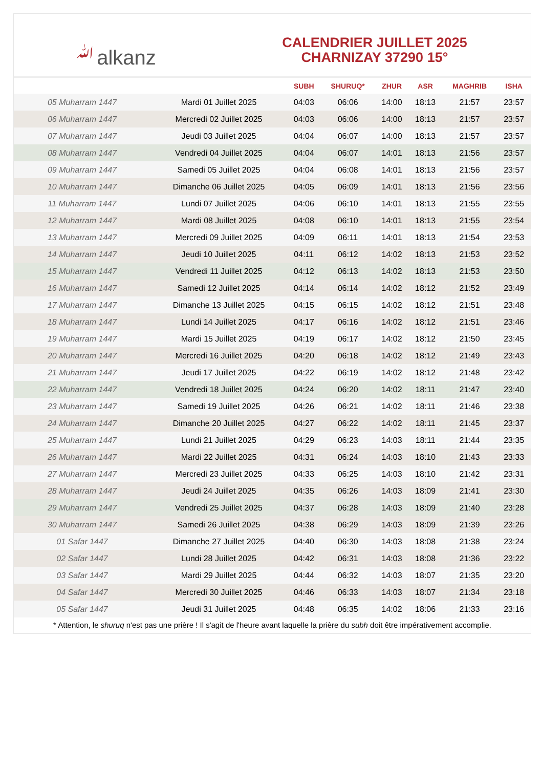ﷲalkanz
CALENDRIER JUILLET 2025
CHARNIZAY 37290 15°
| | | SUBH | SHURUQ* | ZHUR | ASR | MAGHRIB | ISHA |
| --- | --- | --- | --- | --- | --- | --- | --- |
| 05 Muharram 1447 | Mardi 01 Juillet 2025 | 04:03 | 06:06 | 14:00 | 18:13 | 21:57 | 23:57 |
| 06 Muharram 1447 | Mercredi 02 Juillet 2025 | 04:03 | 06:06 | 14:00 | 18:13 | 21:57 | 23:57 |
| 07 Muharram 1447 | Jeudi 03 Juillet 2025 | 04:04 | 06:07 | 14:00 | 18:13 | 21:57 | 23:57 |
| 08 Muharram 1447 | Vendredi 04 Juillet 2025 | 04:04 | 06:07 | 14:01 | 18:13 | 21:56 | 23:57 |
| 09 Muharram 1447 | Samedi 05 Juillet 2025 | 04:04 | 06:08 | 14:01 | 18:13 | 21:56 | 23:57 |
| 10 Muharram 1447 | Dimanche 06 Juillet 2025 | 04:05 | 06:09 | 14:01 | 18:13 | 21:56 | 23:56 |
| 11 Muharram 1447 | Lundi 07 Juillet 2025 | 04:06 | 06:10 | 14:01 | 18:13 | 21:55 | 23:55 |
| 12 Muharram 1447 | Mardi 08 Juillet 2025 | 04:08 | 06:10 | 14:01 | 18:13 | 21:55 | 23:54 |
| 13 Muharram 1447 | Mercredi 09 Juillet 2025 | 04:09 | 06:11 | 14:01 | 18:13 | 21:54 | 23:53 |
| 14 Muharram 1447 | Jeudi 10 Juillet 2025 | 04:11 | 06:12 | 14:02 | 18:13 | 21:53 | 23:52 |
| 15 Muharram 1447 | Vendredi 11 Juillet 2025 | 04:12 | 06:13 | 14:02 | 18:13 | 21:53 | 23:50 |
| 16 Muharram 1447 | Samedi 12 Juillet 2025 | 04:14 | 06:14 | 14:02 | 18:12 | 21:52 | 23:49 |
| 17 Muharram 1447 | Dimanche 13 Juillet 2025 | 04:15 | 06:15 | 14:02 | 18:12 | 21:51 | 23:48 |
| 18 Muharram 1447 | Lundi 14 Juillet 2025 | 04:17 | 06:16 | 14:02 | 18:12 | 21:51 | 23:46 |
| 19 Muharram 1447 | Mardi 15 Juillet 2025 | 04:19 | 06:17 | 14:02 | 18:12 | 21:50 | 23:45 |
| 20 Muharram 1447 | Mercredi 16 Juillet 2025 | 04:20 | 06:18 | 14:02 | 18:12 | 21:49 | 23:43 |
| 21 Muharram 1447 | Jeudi 17 Juillet 2025 | 04:22 | 06:19 | 14:02 | 18:12 | 21:48 | 23:42 |
| 22 Muharram 1447 | Vendredi 18 Juillet 2025 | 04:24 | 06:20 | 14:02 | 18:11 | 21:47 | 23:40 |
| 23 Muharram 1447 | Samedi 19 Juillet 2025 | 04:26 | 06:21 | 14:02 | 18:11 | 21:46 | 23:38 |
| 24 Muharram 1447 | Dimanche 20 Juillet 2025 | 04:27 | 06:22 | 14:02 | 18:11 | 21:45 | 23:37 |
| 25 Muharram 1447 | Lundi 21 Juillet 2025 | 04:29 | 06:23 | 14:03 | 18:11 | 21:44 | 23:35 |
| 26 Muharram 1447 | Mardi 22 Juillet 2025 | 04:31 | 06:24 | 14:03 | 18:10 | 21:43 | 23:33 |
| 27 Muharram 1447 | Mercredi 23 Juillet 2025 | 04:33 | 06:25 | 14:03 | 18:10 | 21:42 | 23:31 |
| 28 Muharram 1447 | Jeudi 24 Juillet 2025 | 04:35 | 06:26 | 14:03 | 18:09 | 21:41 | 23:30 |
| 29 Muharram 1447 | Vendredi 25 Juillet 2025 | 04:37 | 06:28 | 14:03 | 18:09 | 21:40 | 23:28 |
| 30 Muharram 1447 | Samedi 26 Juillet 2025 | 04:38 | 06:29 | 14:03 | 18:09 | 21:39 | 23:26 |
| 01 Safar 1447 | Dimanche 27 Juillet 2025 | 04:40 | 06:30 | 14:03 | 18:08 | 21:38 | 23:24 |
| 02 Safar 1447 | Lundi 28 Juillet 2025 | 04:42 | 06:31 | 14:03 | 18:08 | 21:36 | 23:22 |
| 03 Safar 1447 | Mardi 29 Juillet 2025 | 04:44 | 06:32 | 14:03 | 18:07 | 21:35 | 23:20 |
| 04 Safar 1447 | Mercredi 30 Juillet 2025 | 04:46 | 06:33 | 14:03 | 18:07 | 21:34 | 23:18 |
| 05 Safar 1447 | Jeudi 31 Juillet 2025 | 04:48 | 06:35 | 14:02 | 18:06 | 21:33 | 23:16 |
* Attention, le shuruq n'est pas une prière ! Il s'agit de l'heure avant laquelle la prière du subh doit être impérativement accomplie.